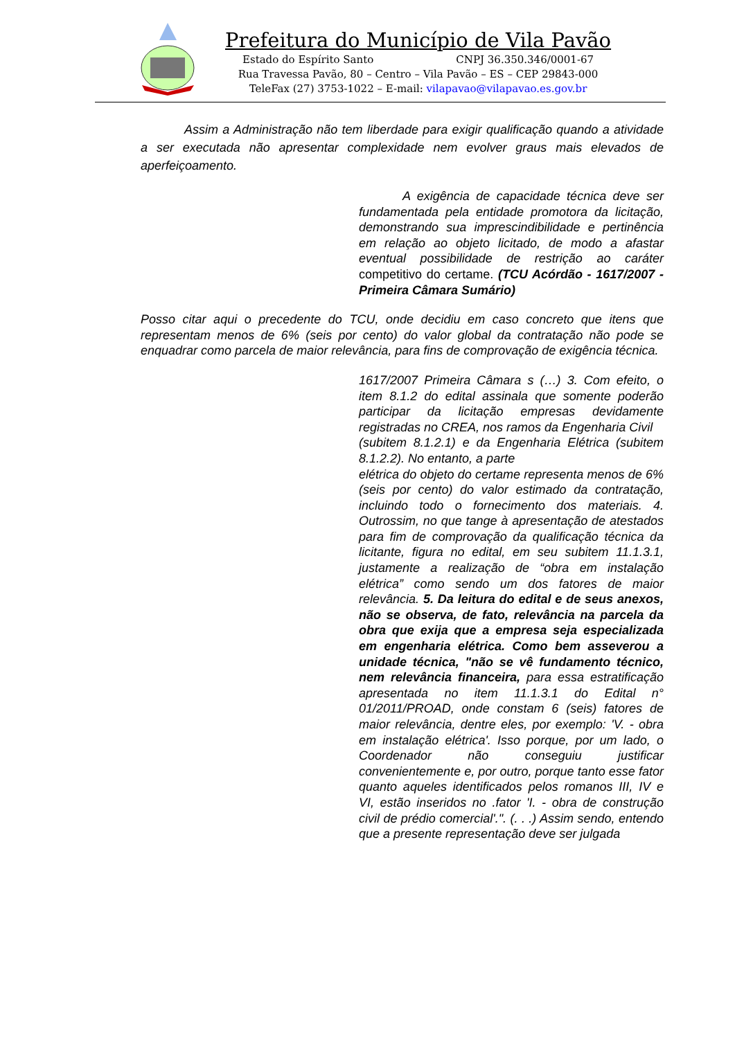Prefeitura do Município de Vila Pavão
Estado do Espírito Santo CNPJ 36.350.346/0001-67
Rua Travessa Pavão, 80 – Centro – Vila Pavão – ES – CEP 29843-000
TeleFax (27) 3753-1022 – E-mail: vilapavao@vilapavao.es.gov.br
Assim a Administração não tem liberdade para exigir qualificação quando a atividade a ser executada não apresentar complexidade nem evolver graus mais elevados de aperfeiçoamento.
A exigência de capacidade técnica deve ser fundamentada pela entidade promotora da licitação, demonstrando sua imprescindibilidade e pertinência em relação ao objeto licitado, de modo a afastar eventual possibilidade de restrição ao caráter competitivo do certame. (TCU Acórdão - 1617/2007 - Primeira Câmara Sumário)
Posso citar aqui o precedente do TCU, onde decidiu em caso concreto que itens que representam menos de 6% (seis por cento) do valor global da contratação não pode se enquadrar como parcela de maior relevância, para fins de comprovação de exigência técnica.
1617/2007 Primeira Câmara s (…) 3. Com efeito, o item 8.1.2 do edital assinala que somente poderão participar da licitação empresas devidamente registradas no CREA, nos ramos da Engenharia Civil
(subitem 8.1.2.1) e da Engenharia Elétrica (subitem 8.1.2.2). No entanto, a parte
elétrica do objeto do certame representa menos de 6% (seis por cento) do valor estimado da contratação, incluindo todo o fornecimento dos materiais. 4. Outrossim, no que tange à apresentação de atestados para fim de comprovação da qualificação técnica da licitante, figura no edital, em seu subitem 11.1.3.1, justamente a realização de “obra em instalação elétrica” como sendo um dos fatores de maior relevância. 5. Da leitura do edital e de seus anexos, não se observa, de fato, relevância na parcela da obra que exija que a empresa seja especializada em engenharia elétrica. Como bem asseverou a unidade técnica, "não se vê fundamento técnico, nem relevância financeira, para essa estratificação apresentada no item 11.1.3.1 do Edital n° 01/2011/PROAD, onde constam 6 (seis) fatores de maior relevância, dentre eles, por exemplo: 'V. - obra em instalação elétrica'. Isso porque, por um lado, o Coordenador não conseguiu justificar convenientemente e, por outro, porque tanto esse fator quanto aqueles identificados pelos romanos III, IV e VI, estão inseridos no .fator 'I. - obra de construção civil de prédio comercial'.". (. . .) Assim sendo, entendo que a presente representação deve ser julgada